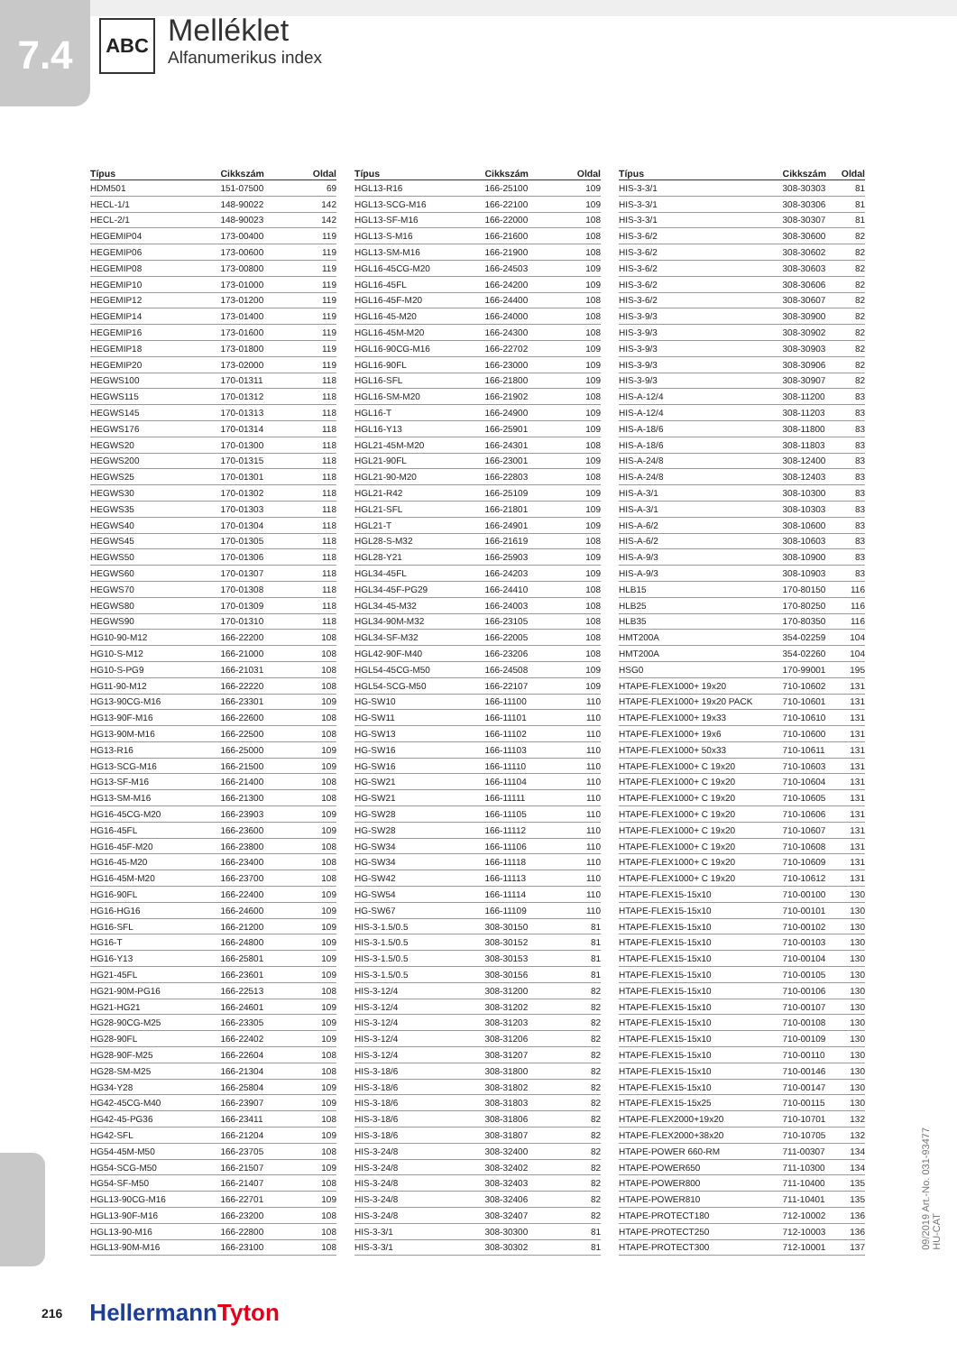7.4
ABC
Melléklet
Alfanumerikus index
| Típus | Cikkszám | Oldal |
| --- | --- | --- |
| HDM501 | 151-07500 | 69 |
| HECL-1/1 | 148-90022 | 142 |
| HECL-2/1 | 148-90023 | 142 |
| HEGEMIP04 | 173-00400 | 119 |
| HEGEMIP06 | 173-00600 | 119 |
| HEGEMIP08 | 173-00800 | 119 |
| HEGEMIP10 | 173-01000 | 119 |
| HEGEMIP12 | 173-01200 | 119 |
| HEGEMIP14 | 173-01400 | 119 |
| HEGEMIP16 | 173-01600 | 119 |
| HEGEMIP18 | 173-01800 | 119 |
| HEGEMIP20 | 173-02000 | 119 |
| HEGWS100 | 170-01311 | 118 |
| HEGWS115 | 170-01312 | 118 |
| HEGWS145 | 170-01313 | 118 |
| HEGWS176 | 170-01314 | 118 |
| HEGWS20 | 170-01300 | 118 |
| HEGWS200 | 170-01315 | 118 |
| HEGWS25 | 170-01301 | 118 |
| HEGWS30 | 170-01302 | 118 |
| HEGWS35 | 170-01303 | 118 |
| HEGWS40 | 170-01304 | 118 |
| HEGWS45 | 170-01305 | 118 |
| HEGWS50 | 170-01306 | 118 |
| HEGWS60 | 170-01307 | 118 |
| HEGWS70 | 170-01308 | 118 |
| HEGWS80 | 170-01309 | 118 |
| HEGWS90 | 170-01310 | 118 |
| HG10-90-M12 | 166-22200 | 108 |
| HG10-S-M12 | 166-21000 | 108 |
| HG10-S-PG9 | 166-21031 | 108 |
| HG11-90-M12 | 166-22220 | 108 |
| HG13-90CG-M16 | 166-23301 | 109 |
| HG13-90F-M16 | 166-22600 | 108 |
| HG13-90M-M16 | 166-22500 | 108 |
| HG13-R16 | 166-25000 | 109 |
| HG13-SCG-M16 | 166-21500 | 109 |
| HG13-SF-M16 | 166-21400 | 108 |
| HG13-SM-M16 | 166-21300 | 108 |
| HG16-45CG-M20 | 166-23903 | 109 |
| HG16-45FL | 166-23600 | 109 |
| HG16-45F-M20 | 166-23800 | 108 |
| HG16-45-M20 | 166-23400 | 108 |
| HG16-45M-M20 | 166-23700 | 108 |
| HG16-90FL | 166-22400 | 109 |
| HG16-HG16 | 166-24600 | 109 |
| HG16-SFL | 166-21200 | 109 |
| HG16-T | 166-24800 | 109 |
| HG16-Y13 | 166-25801 | 109 |
| HG21-45FL | 166-23601 | 109 |
| HG21-90M-PG16 | 166-22513 | 108 |
| HG21-HG21 | 166-24601 | 109 |
| HG28-90CG-M25 | 166-23305 | 109 |
| HG28-90FL | 166-22402 | 109 |
| HG28-90F-M25 | 166-22604 | 108 |
| HG28-SM-M25 | 166-21304 | 108 |
| HG34-Y28 | 166-25804 | 109 |
| HG42-45CG-M40 | 166-23907 | 109 |
| HG42-45-PG36 | 166-23411 | 108 |
| HG42-SFL | 166-21204 | 109 |
| HG54-45M-M50 | 166-23705 | 108 |
| HG54-SCG-M50 | 166-21507 | 109 |
| HG54-SF-M50 | 166-21407 | 108 |
| HGL13-90CG-M16 | 166-22701 | 109 |
| HGL13-90F-M16 | 166-23200 | 108 |
| HGL13-90-M16 | 166-22800 | 108 |
| HGL13-90M-M16 | 166-23100 | 108 |
| Típus | Cikkszám | Oldal |
| --- | --- | --- |
| HGL13-R16 | 166-25100 | 109 |
| HGL13-SCG-M16 | 166-22100 | 109 |
| HGL13-SF-M16 | 166-22000 | 108 |
| HGL13-S-M16 | 166-21600 | 108 |
| HGL13-SM-M16 | 166-21900 | 108 |
| HGL16-45CG-M20 | 166-24503 | 109 |
| HGL16-45FL | 166-24200 | 109 |
| HGL16-45F-M20 | 166-24400 | 108 |
| HGL16-45-M20 | 166-24000 | 108 |
| HGL16-45M-M20 | 166-24300 | 108 |
| HGL16-90CG-M16 | 166-22702 | 109 |
| HGL16-90FL | 166-23000 | 109 |
| HGL16-SFL | 166-21800 | 109 |
| HGL16-SM-M20 | 166-21902 | 108 |
| HGL16-T | 166-24900 | 109 |
| HGL16-Y13 | 166-25901 | 109 |
| HGL21-45M-M20 | 166-24301 | 108 |
| HGL21-90FL | 166-23001 | 109 |
| HGL21-90-M20 | 166-22803 | 108 |
| HGL21-R42 | 166-25109 | 109 |
| HGL21-SFL | 166-21801 | 109 |
| HGL21-T | 166-24901 | 109 |
| HGL28-S-M32 | 166-21619 | 108 |
| HGL28-Y21 | 166-25903 | 109 |
| HGL34-45FL | 166-24203 | 109 |
| HGL34-45F-PG29 | 166-24410 | 108 |
| HGL34-45-M32 | 166-24003 | 108 |
| HGL34-90M-M32 | 166-23105 | 108 |
| HGL34-SF-M32 | 166-22005 | 108 |
| HGL42-90F-M40 | 166-23206 | 108 |
| HGL54-45CG-M50 | 166-24508 | 109 |
| HGL54-SCG-M50 | 166-22107 | 109 |
| HG-SW10 | 166-11100 | 110 |
| HG-SW11 | 166-11101 | 110 |
| HG-SW13 | 166-11102 | 110 |
| HG-SW16 | 166-11103 | 110 |
| HG-SW16 | 166-11110 | 110 |
| HG-SW21 | 166-11104 | 110 |
| HG-SW21 | 166-11111 | 110 |
| HG-SW28 | 166-11105 | 110 |
| HG-SW28 | 166-11112 | 110 |
| HG-SW34 | 166-11106 | 110 |
| HG-SW34 | 166-11118 | 110 |
| HG-SW42 | 166-11113 | 110 |
| HG-SW54 | 166-11114 | 110 |
| HG-SW67 | 166-11109 | 110 |
| HIS-3-1.5/0.5 | 308-30150 | 81 |
| HIS-3-1.5/0.5 | 308-30152 | 81 |
| HIS-3-1.5/0.5 | 308-30153 | 81 |
| HIS-3-1.5/0.5 | 308-30156 | 81 |
| HIS-3-12/4 | 308-31200 | 82 |
| HIS-3-12/4 | 308-31202 | 82 |
| HIS-3-12/4 | 308-31203 | 82 |
| HIS-3-12/4 | 308-31206 | 82 |
| HIS-3-12/4 | 308-31207 | 82 |
| HIS-3-18/6 | 308-31800 | 82 |
| HIS-3-18/6 | 308-31802 | 82 |
| HIS-3-18/6 | 308-31803 | 82 |
| HIS-3-18/6 | 308-31806 | 82 |
| HIS-3-18/6 | 308-31807 | 82 |
| HIS-3-24/8 | 308-32400 | 82 |
| HIS-3-24/8 | 308-32402 | 82 |
| HIS-3-24/8 | 308-32403 | 82 |
| HIS-3-24/8 | 308-32406 | 82 |
| HIS-3-24/8 | 308-32407 | 82 |
| HIS-3-3/1 | 308-30300 | 81 |
| HIS-3-3/1 | 308-30302 | 81 |
| Típus | Cikkszám | Oldal |
| --- | --- | --- |
| HIS-3-3/1 | 308-30303 | 81 |
| HIS-3-3/1 | 308-30306 | 81 |
| HIS-3-3/1 | 308-30307 | 81 |
| HIS-3-6/2 | 308-30600 | 82 |
| HIS-3-6/2 | 308-30602 | 82 |
| HIS-3-6/2 | 308-30603 | 82 |
| HIS-3-6/2 | 308-30606 | 82 |
| HIS-3-6/2 | 308-30607 | 82 |
| HIS-3-9/3 | 308-30900 | 82 |
| HIS-3-9/3 | 308-30902 | 82 |
| HIS-3-9/3 | 308-30903 | 82 |
| HIS-3-9/3 | 308-30906 | 82 |
| HIS-3-9/3 | 308-30907 | 82 |
| HIS-A-12/4 | 308-11200 | 83 |
| HIS-A-12/4 | 308-11203 | 83 |
| HIS-A-18/6 | 308-11800 | 83 |
| HIS-A-18/6 | 308-11803 | 83 |
| HIS-A-24/8 | 308-12400 | 83 |
| HIS-A-24/8 | 308-12403 | 83 |
| HIS-A-3/1 | 308-10300 | 83 |
| HIS-A-3/1 | 308-10303 | 83 |
| HIS-A-6/2 | 308-10600 | 83 |
| HIS-A-6/2 | 308-10603 | 83 |
| HIS-A-9/3 | 308-10900 | 83 |
| HIS-A-9/3 | 308-10903 | 83 |
| HLB15 | 170-80150 | 116 |
| HLB25 | 170-80250 | 116 |
| HLB35 | 170-80350 | 116 |
| HMT200A | 354-02259 | 104 |
| HMT200A | 354-02260 | 104 |
| HSG0 | 170-99001 | 195 |
| HTAPE-FLEX1000+ 19x20 | 710-10602 | 131 |
| HTAPE-FLEX1000+ 19x20 PACK | 710-10601 | 131 |
| HTAPE-FLEX1000+ 19x33 | 710-10610 | 131 |
| HTAPE-FLEX1000+ 19x6 | 710-10600 | 131 |
| HTAPE-FLEX1000+ 50x33 | 710-10611 | 131 |
| HTAPE-FLEX1000+ C 19x20 | 710-10603 | 131 |
| HTAPE-FLEX1000+ C 19x20 | 710-10604 | 131 |
| HTAPE-FLEX1000+ C 19x20 | 710-10605 | 131 |
| HTAPE-FLEX1000+ C 19x20 | 710-10606 | 131 |
| HTAPE-FLEX1000+ C 19x20 | 710-10607 | 131 |
| HTAPE-FLEX1000+ C 19x20 | 710-10608 | 131 |
| HTAPE-FLEX1000+ C 19x20 | 710-10609 | 131 |
| HTAPE-FLEX1000+ C 19x20 | 710-10612 | 131 |
| HTAPE-FLEX15-15x10 | 710-00100 | 130 |
| HTAPE-FLEX15-15x10 | 710-00101 | 130 |
| HTAPE-FLEX15-15x10 | 710-00102 | 130 |
| HTAPE-FLEX15-15x10 | 710-00103 | 130 |
| HTAPE-FLEX15-15x10 | 710-00104 | 130 |
| HTAPE-FLEX15-15x10 | 710-00105 | 130 |
| HTAPE-FLEX15-15x10 | 710-00106 | 130 |
| HTAPE-FLEX15-15x10 | 710-00107 | 130 |
| HTAPE-FLEX15-15x10 | 710-00108 | 130 |
| HTAPE-FLEX15-15x10 | 710-00109 | 130 |
| HTAPE-FLEX15-15x10 | 710-00110 | 130 |
| HTAPE-FLEX15-15x10 | 710-00146 | 130 |
| HTAPE-FLEX15-15x10 | 710-00147 | 130 |
| HTAPE-FLEX15-15x25 | 710-00115 | 130 |
| HTAPE-FLEX2000+19x20 | 710-10701 | 132 |
| HTAPE-FLEX2000+38x20 | 710-10705 | 132 |
| HTAPE-POWER 660-RM | 711-00307 | 134 |
| HTAPE-POWER650 | 711-10300 | 134 |
| HTAPE-POWER800 | 711-10400 | 135 |
| HTAPE-POWER810 | 711-10401 | 135 |
| HTAPE-PROTECT180 | 712-10002 | 136 |
| HTAPE-PROTECT250 | 712-10003 | 136 |
| HTAPE-PROTECT300 | 712-10001 | 137 |
09/2019 Art.-No. 031-93477
HU-CAT
216 HellermannTyton